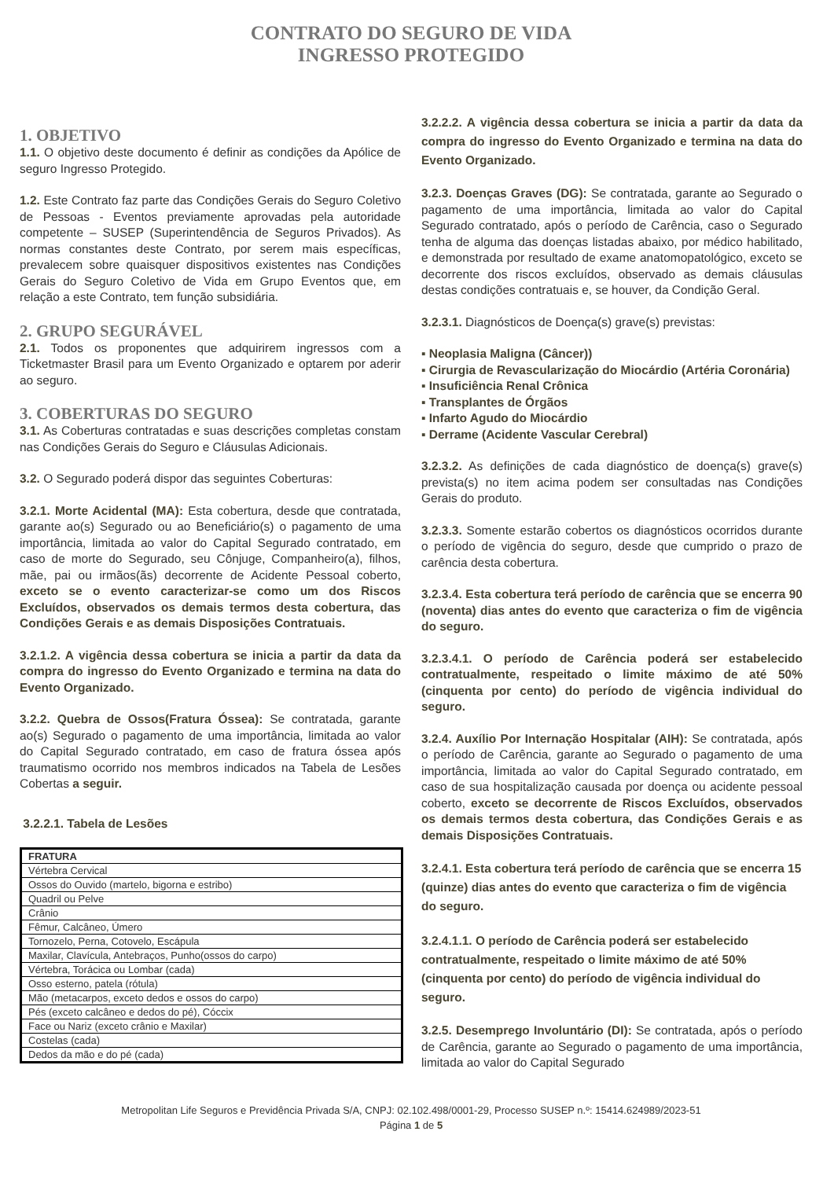CONTRATO DO SEGURO DE VIDA
INGRESSO PROTEGIDO
1. OBJETIVO
1.1. O objetivo deste documento é definir as condições da Apólice de seguro Ingresso Protegido.
1.2. Este Contrato faz parte das Condições Gerais do Seguro Coletivo de Pessoas - Eventos previamente aprovadas pela autoridade competente – SUSEP (Superintendência de Seguros Privados). As normas constantes deste Contrato, por serem mais específicas, prevalecem sobre quaisquer dispositivos existentes nas Condições Gerais do Seguro Coletivo de Vida em Grupo Eventos que, em relação a este Contrato, tem função subsidiária.
2. GRUPO SEGURÁVEL
2.1. Todos os proponentes que adquirirem ingressos com a Ticketmaster Brasil para um Evento Organizado e optarem por aderir ao seguro.
3. COBERTURAS DO SEGURO
3.1. As Coberturas contratadas e suas descrições completas constam nas Condições Gerais do Seguro e Cláusulas Adicionais.
3.2. O Segurado poderá dispor das seguintes Coberturas:
3.2.1. Morte Acidental (MA): Esta cobertura, desde que contratada, garante ao(s) Segurado ou ao Beneficiário(s) o pagamento de uma importância, limitada ao valor do Capital Segurado contratado, em caso de morte do Segurado, seu Cônjuge, Companheiro(a), filhos, mãe, pai ou irmãos(ãs) decorrente de Acidente Pessoal coberto, exceto se o evento caracterizar-se como um dos Riscos Excluídos, observados os demais termos desta cobertura, das Condições Gerais e as demais Disposições Contratuais.
3.2.1.2. A vigência dessa cobertura se inicia a partir da data da compra do ingresso do Evento Organizado e termina na data do Evento Organizado.
3.2.2. Quebra de Ossos(Fratura Óssea): Se contratada, garante ao(s) Segurado o pagamento de uma importância, limitada ao valor do Capital Segurado contratado, em caso de fratura óssea após traumatismo ocorrido nos membros indicados na Tabela de Lesões Cobertas a seguir.
3.2.2.1. Tabela de Lesões
| FRATURA |
| --- |
| Vértebra Cervical |
| Ossos do Ouvido (martelo, bigorna e estribo) |
| Quadril ou Pelve |
| Crânio |
| Fêmur, Calcâneo, Úmero |
| Tornozelo, Perna, Cotovelo, Escápula |
| Maxilar, Clavícula, Antebraços, Punho(ossos do carpo) |
| Vértebra, Torácica ou Lombar (cada) |
| Osso esterno, patela (rótula) |
| Mão (metacarpos, exceto dedos e ossos do carpo) |
| Pés (exceto calcâneo e dedos do pé), Cóccix |
| Face ou Nariz (exceto crânio e Maxilar) |
| Costelas (cada) |
| Dedos da mão e do pé (cada) |
3.2.2.2. A vigência dessa cobertura se inicia a partir da data da compra do ingresso do Evento Organizado e termina na data do Evento Organizado.
3.2.3. Doenças Graves (DG): Se contratada, garante ao Segurado o pagamento de uma importância, limitada ao valor do Capital Segurado contratado, após o período de Carência, caso o Segurado tenha de alguma das doenças listadas abaixo, por médico habilitado, e demonstrada por resultado de exame anatomopatológico, exceto se decorrente dos riscos excluídos, observado as demais cláusulas destas condições contratuais e, se houver, da Condição Geral.
3.2.3.1. Diagnósticos de Doença(s) grave(s) previstas:
▪ Neoplasia Maligna (Câncer))
▪ Cirurgia de Revascularização do Miocárdio (Artéria Coronária)
▪ Insuficiência Renal Crônica
▪ Transplantes de Órgãos
▪ Infarto Agudo do Miocárdio
▪ Derrame (Acidente Vascular Cerebral)
3.2.3.2. As definições de cada diagnóstico de doença(s) grave(s) prevista(s) no item acima podem ser consultadas nas Condições Gerais do produto.
3.2.3.3. Somente estarão cobertos os diagnósticos ocorridos durante o período de vigência do seguro, desde que cumprido o prazo de carência desta cobertura.
3.2.3.4. Esta cobertura terá período de carência que se encerra 90 (noventa) dias antes do evento que caracteriza o fim de vigência do seguro.
3.2.3.4.1. O período de Carência poderá ser estabelecido contratualmente, respeitado o limite máximo de até 50% (cinquenta por cento) do período de vigência individual do seguro.
3.2.4. Auxílio Por Internação Hospitalar (AIH): Se contratada, após o período de Carência, garante ao Segurado o pagamento de uma importância, limitada ao valor do Capital Segurado contratado, em caso de sua hospitalização causada por doença ou acidente pessoal coberto, exceto se decorrente de Riscos Excluídos, observados os demais termos desta cobertura, das Condições Gerais e as demais Disposições Contratuais.
3.2.4.1. Esta cobertura terá período de carência que se encerra 15 (quinze) dias antes do evento que caracteriza o fim de vigência do seguro.
3.2.4.1.1. O período de Carência poderá ser estabelecido contratualmente, respeitado o limite máximo de até 50% (cinquenta por cento) do período de vigência individual do seguro.
3.2.5. Desemprego Involuntário (DI): Se contratada, após o período de Carência, garante ao Segurado o pagamento de uma importância, limitada ao valor do Capital Segurado
Metropolitan Life Seguros e Previdência Privada S/A, CNPJ: 02.102.498/0001-29, Processo SUSEP n.º: 15414.624989/2023-51
Página 1 de 5